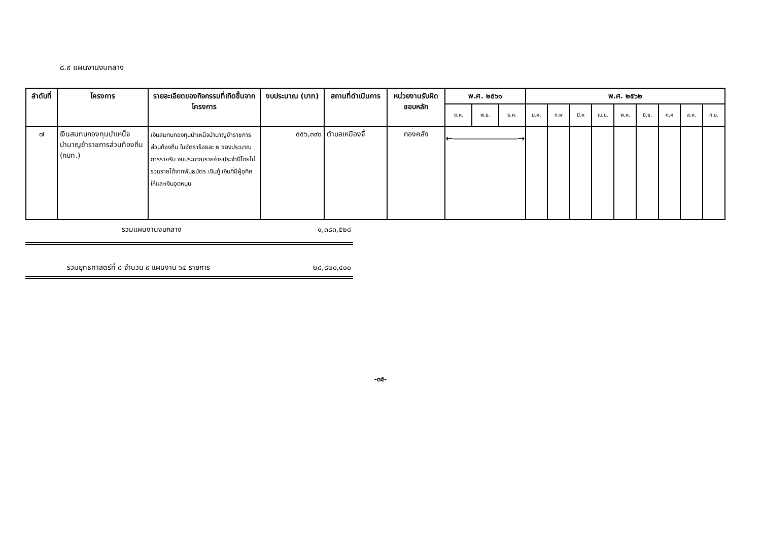๘.๙ แผนงานงบกลาง
| ลำดับที่ | โครงการ | รายละเอียดของกิจกรรมที่เกิดขึ้นจากโครงการ | งบประมาณ (บาท) | สถานที่ดำเนินการ | หน่วยงานรับผิดชอบหลัก | พ.ศ. ๒๕๖๑ | | | พ.ศ. ๒๕๖๒ | | | | | | | | |
| --- | --- | --- | --- | --- | --- | --- | --- | --- | --- | --- | --- | --- | --- | --- | --- | --- | --- |
| | | | | | | ต.ค. | พ.ย. | ธ.ค. | ม.ค. | ก.พ | มี.ค | เม.ย. | พ.ค. | มิ.ย. | ก.ค | ส.ค. | ก.ย. |
| ๗ | เงินสมทบกองทุนบำเหน็จบำนาญข้าราชการส่วนท้องถิ่น (กบท.) | เงินสมทบกองทุนบำเหน็จบำนาญข้าราชการส่วนท้องถิ่น ในอัตราร้อยละ ๒ ของประมาณการรายรับ งบประมาณรายจ่ายประจำปีโดยไม่รวมรายได้จากพันธบัตร เงินกู้ เงินที่มีผู้อุทิศให้และเงินอุดหนุน | ๕๕๖,๓๙๐ | ตำบลเหมืองจี้ | กองคลัง | ←―――――――→ | | | | | | | | | | | |
รวมแผนงานงบกลาง ๑,๓๘๓,๕๒๘
รวมยุทธศาสตร์ที่ ๘ จำนวน ๙ แผนงาน ๖๔ รายการ ๒๘,๘๒๐,๔๐๐
-๓๕-